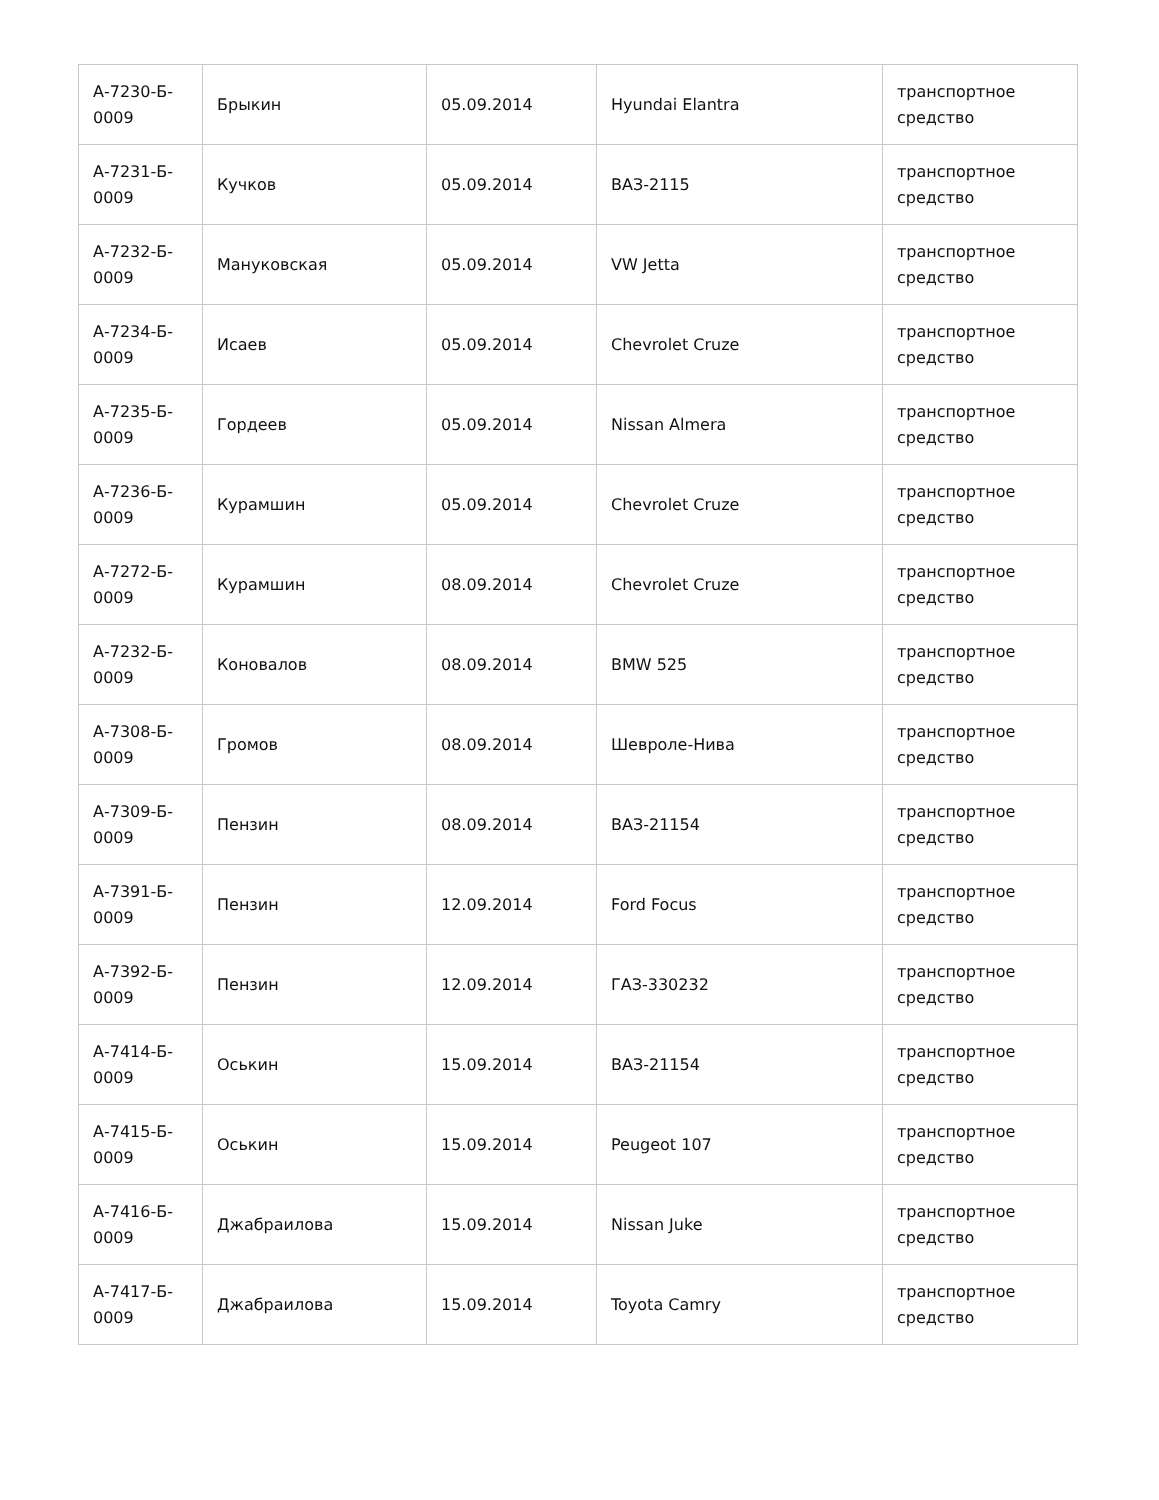| А-7230-Б- 0009 | Брыкин | 05.09.2014 | Hyundai Elantra | транспортное средство |
| А-7231-Б- 0009 | Кучков | 05.09.2014 | ВАЗ-2115 | транспортное средство |
| А-7232-Б- 0009 | Мануковская | 05.09.2014 | VW Jetta | транспортное средство |
| А-7234-Б- 0009 | Исаев | 05.09.2014 | Chevrolet Cruze | транспортное средство |
| А-7235-Б- 0009 | Гордеев | 05.09.2014 | Nissan Almera | транспортное средство |
| А-7236-Б- 0009 | Курамшин | 05.09.2014 | Chevrolet Cruze | транспортное средство |
| А-7272-Б- 0009 | Курамшин | 08.09.2014 | Chevrolet Cruze | транспортное средство |
| А-7232-Б- 0009 | Коновалов | 08.09.2014 | BMW 525 | транспортное средство |
| А-7308-Б- 0009 | Громов | 08.09.2014 | Шевроле-Нива | транспортное средство |
| А-7309-Б- 0009 | Пензин | 08.09.2014 | ВАЗ-21154 | транспортное средство |
| А-7391-Б- 0009 | Пензин | 12.09.2014 | Ford Focus | транспортное средство |
| А-7392-Б- 0009 | Пензин | 12.09.2014 | ГАЗ-330232 | транспортное средство |
| А-7414-Б- 0009 | Оськин | 15.09.2014 | ВАЗ-21154 | транспортное средство |
| А-7415-Б- 0009 | Оськин | 15.09.2014 | Peugeot 107 | транспортное средство |
| А-7416-Б- 0009 | Джабраилова | 15.09.2014 | Nissan Juke | транспортное средство |
| А-7417-Б- 0009 | Джабраилова | 15.09.2014 | Toyota Camry | транспортное средство |